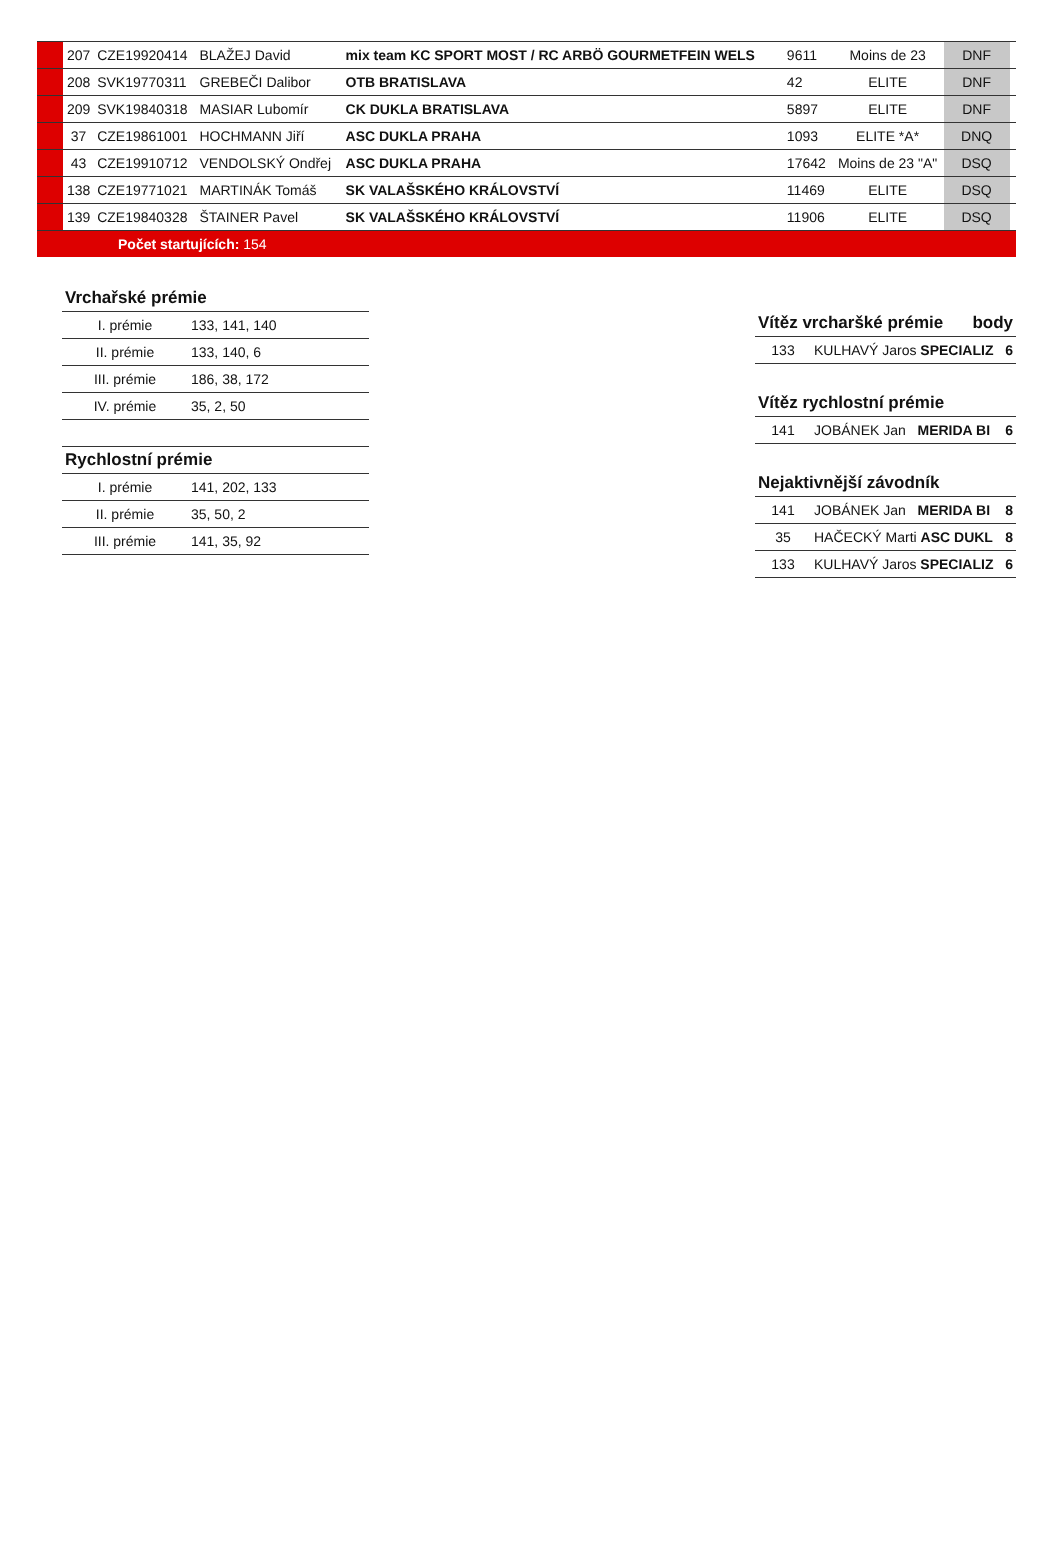| | 207 | CZE19920414 | BLAŽEJ David | mix team KC SPORT MOST / RC ARBÖ GOURMETFEIN WELS | 9611 | Moins de 23 | DNF | |
| | 208 | SVK19770311 | GREBEČI Dalibor | OTB BRATISLAVA | 42 | ELITE | DNF | |
| | 209 | SVK19840318 | MASIAR Lubomír | CK DUKLA BRATISLAVA | 5897 | ELITE | DNF | |
| | 37 | CZE19861001 | HOCHMANN Jiří | ASC DUKLA PRAHA | 1093 | ELITE *A* | DNQ | |
| | 43 | CZE19910712 | VENDOLSKÝ Ondřej | ASC DUKLA PRAHA | 17642 | Moins de 23 "A" | DSQ | |
| | 138 | CZE19771021 | MARTINÁK Tomáš | SK VALAŠSKÉHO KRÁLOVSTVÍ | 11469 | ELITE | DSQ | |
| | 139 | CZE19840328 | ŠTAINER Pavel | SK VALAŠSKÉHO KRÁLOVSTVÍ | 11906 | ELITE | DSQ | |
| | Počet startujících: 154 | | | | | | | |
Vrchařské prémie
| I. prémie | 133, 141, 140 |
| II. prémie | 133, 140, 6 |
| III. prémie | 186, 38, 172 |
| IV. prémie | 35, 2, 50 |
Rychlostní prémie
| I. prémie | 141, 202, 133 |
| II. prémie | 35, 50, 2 |
| III. prémie | 141, 35, 92 |
Vítěz vrcharšké prémie body
| 133 | KULHAVÝ Jaros SPECIALIZ | 6 |
Vítěz rychlostní prémie
| 141 | JOBÁNEK Jan MERIDA BI | 6 |
Nejaktivnější závodník
| 141 | JOBÁNEK Jan MERIDA BI | 8 |
| 35 | HAČECKÝ Marti ASC DUKL | 8 |
| 133 | KULHAVÝ Jaros SPECIALIZ | 6 |